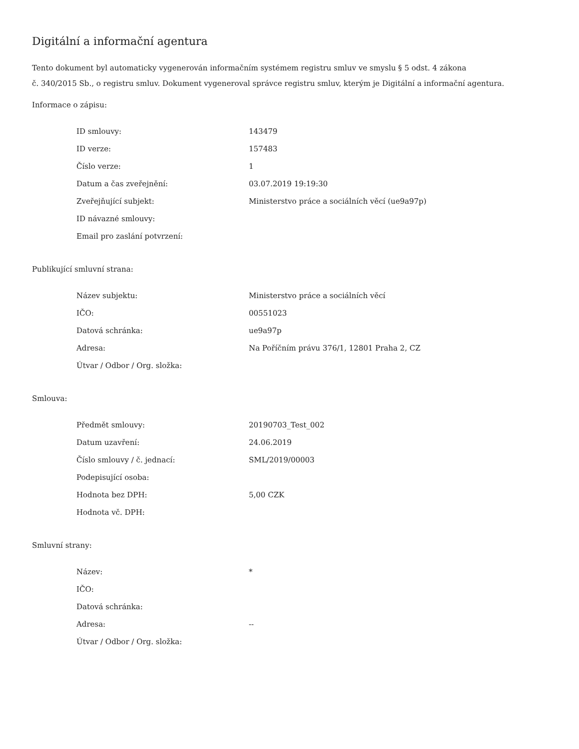Digitální a informační agentura
Tento dokument byl automaticky vygenerován informačním systémem registru smluv ve smyslu § 5 odst. 4 zákona
č. 340/2015 Sb., o registru smluv. Dokument vygeneroval správce registru smluv, kterým je Digitální a informační agentura.
Informace o zápisu:
| ID smlouvy: | 143479 |
| ID verze: | 157483 |
| Číslo verze: | 1 |
| Datum a čas zveřejnění: | 03.07.2019 19:19:30 |
| Zveřejňující subjekt: | Ministerstvo práce a sociálních věcí (ue9a97p) |
| ID návazné smlouvy: | |
| Email pro zaslání potvrzení: | |
Publikující smluvní strana:
| Název subjektu: | Ministerstvo práce a sociálních věcí |
| IČO: | 00551023 |
| Datová schránka: | ue9a97p |
| Adresa: | Na Poříčním právu 376/1, 12801 Praha 2, CZ |
| Útvar / Odbor / Org. složka: | |
Smlouva:
| Předmět smlouvy: | 20190703_Test_002 |
| Datum uzavření: | 24.06.2019 |
| Číslo smlouvy / č. jednací: | SML/2019/00003 |
| Podepisující osoba: | |
| Hodnota bez DPH: | 5,00 CZK |
| Hodnota vč. DPH: | |
Smluvní strany:
| Název: | * |
| IČO: | |
| Datová schránka: | |
| Adresa: | -- |
| Útvar / Odbor / Org. složka: | |